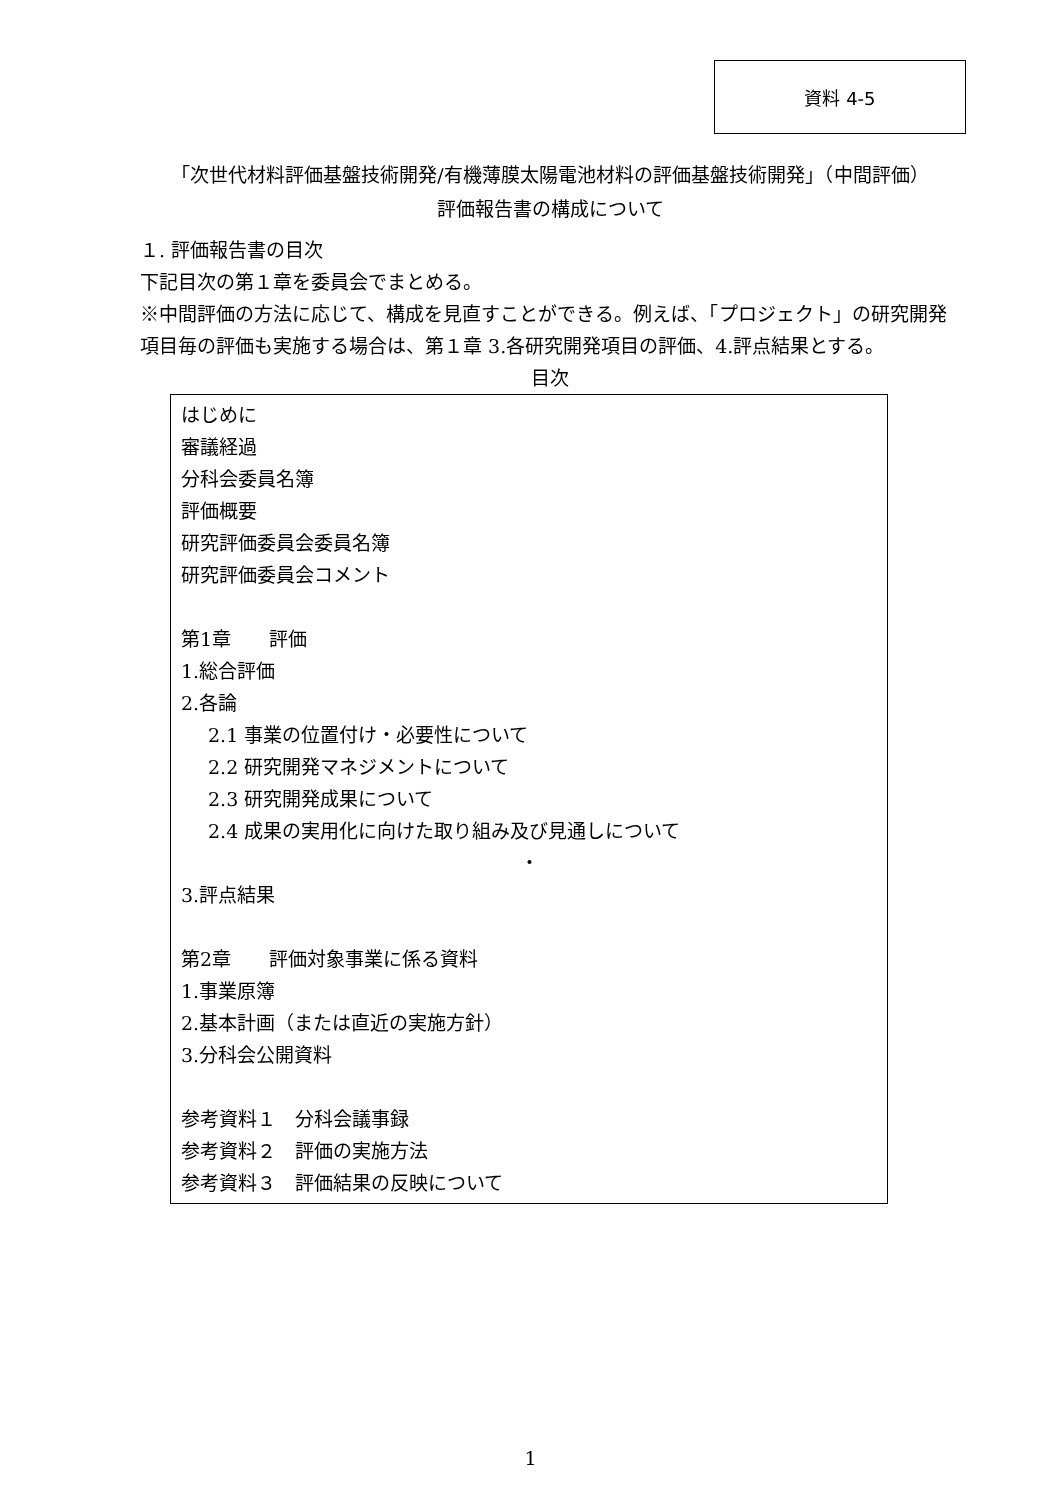資料 4-5
「次世代材料評価基盤技術開発/有機薄膜太陽電池材料の評価基盤技術開発」（中間評価）
評価報告書の構成について
１. 評価報告書の目次
下記目次の第１章を委員会でまとめる。
※中間評価の方法に応じて、構成を見直すことができる。例えば、「プロジェクト」の研究開発項目毎の評価も実施する場合は、第１章 3.各研究開発項目の評価、4.評点結果とする。
目次
はじめに
審議経過
分科会委員名簿
評価概要
研究評価委員会委員名簿
研究評価委員会コメント
第1章　　評価
1.総合評価
2.各論
2.1 事業の位置付け・必要性について
2.2 研究開発マネジメントについて
2.3 研究開発成果について
2.4 成果の実用化に向けた取り組み及び見通しについて
・
3.評点結果
第2章　　評価対象事業に係る資料
1.事業原簿
2.基本計画（または直近の実施方針）
3.分科会公開資料
参考資料１　分科会議事録
参考資料２　評価の実施方法
参考資料３　評価結果の反映について
1